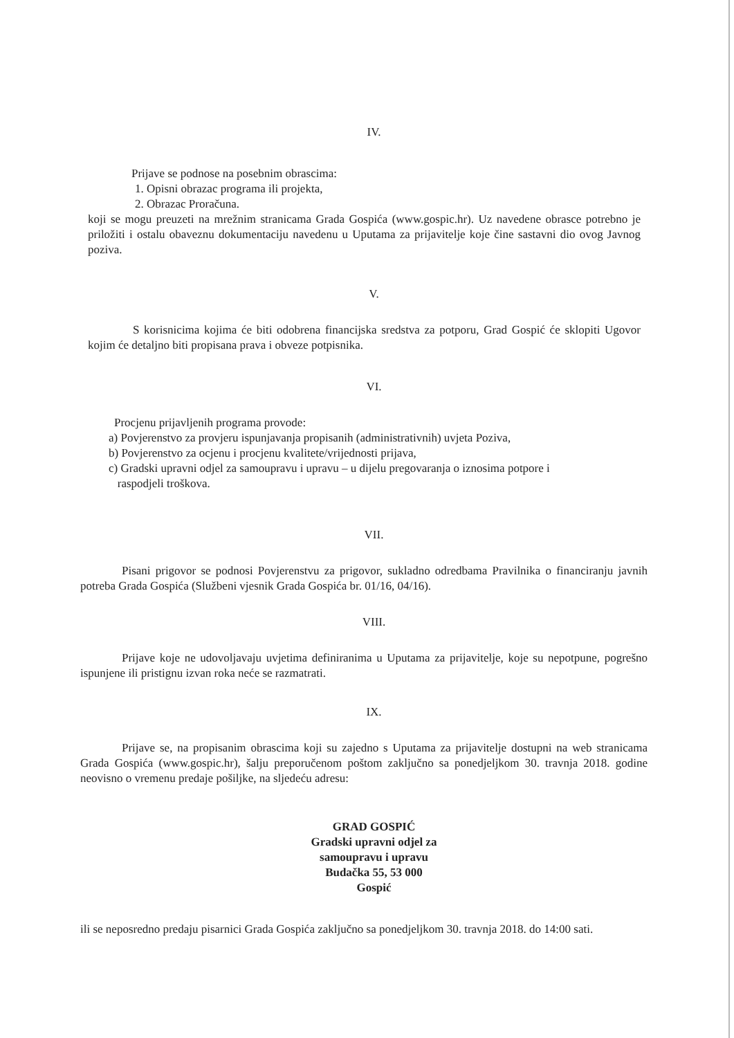IV.
Prijave se podnose na posebnim obrascima:
1. Opisni obrazac programa ili projekta,
2. Obrazac Proračuna.
koji se mogu preuzeti na mrežnim stranicama Grada Gospića (www.gospic.hr). Uz navedene obrasce potrebno je priložiti i ostalu obaveznu dokumentaciju navedenu u Uputama za prijavitelje koje čine sastavni dio ovog Javnog poziva.
V.
S korisnicima kojima će biti odobrena financijska sredstva za potporu, Grad Gospić će sklopiti Ugovor kojim će detaljno biti propisana prava i obveze potpisnika.
VI.
Procjenu prijavljenih programa provode:
a) Povjerenstvo za provjeru ispunjavanja propisanih (administrativnih) uvjeta Poziva,
b) Povjerenstvo za ocjenu i procjenu kvalitete/vrijednosti prijava,
c) Gradski upravni odjel za samoupravu i upravu – u dijelu pregovaranja o iznosima potpore i
raspodjeli troškova.
VII.
Pisani prigovor se podnosi Povjerenstvu za prigovor, sukladno odredbama Pravilnika o financiranju javnih potreba Grada Gospića (Službeni vjesnik Grada Gospića br. 01/16, 04/16).
VIII.
Prijave koje ne udovoljavaju uvjetima definiranima u Uputama za prijavitelje, koje su nepotpune, pogrešno ispunjene ili pristignu izvan roka neće se razmatrati.
IX.
Prijave se, na propisanim obrascima koji su zajedno s Uputama za prijavitelje dostupni na web stranicama Grada Gospića (www.gospic.hr), šalju preporučenom poštom zaključno sa ponedjeljkom 30. travnja 2018. godine neovisno o vremenu predaje pošiljke, na sljedeću adresu:
GRAD GOSPIĆ
Gradski upravni odjel za
samoupravu i upravu
Budačka 55, 53 000
Gospić
ili se neposredno predaju pisarnici Grada Gospića zaključno sa ponedjeljkom 30. travnja 2018. do 14:00 sati.